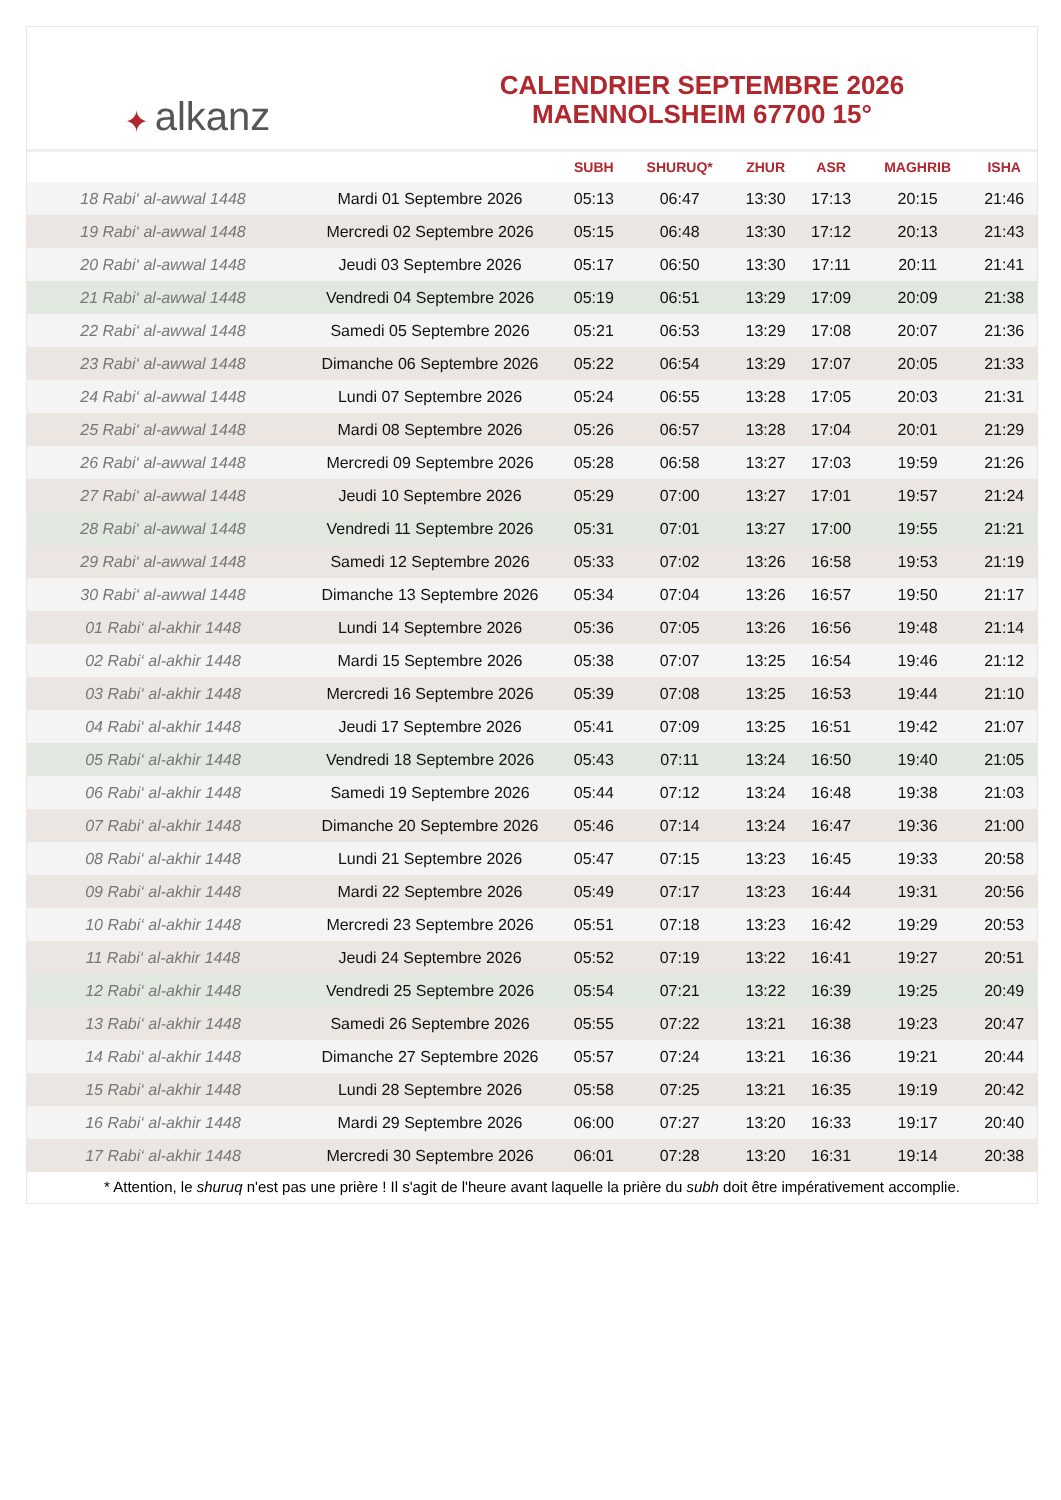✦ alkanz
CALENDRIER SEPTEMBRE 2026
MAENNOLSHEIM 67700 15°
| | | SUBH | SHURUQ* | ZHUR | ASR | MAGHRIB | ISHA |
| --- | --- | --- | --- | --- | --- | --- | --- |
| 18 Rabi‘ al-awwal 1448 | Mardi 01 Septembre 2026 | 05:13 | 06:47 | 13:30 | 17:13 | 20:15 | 21:46 |
| 19 Rabi‘ al-awwal 1448 | Mercredi 02 Septembre 2026 | 05:15 | 06:48 | 13:30 | 17:12 | 20:13 | 21:43 |
| 20 Rabi‘ al-awwal 1448 | Jeudi 03 Septembre 2026 | 05:17 | 06:50 | 13:30 | 17:11 | 20:11 | 21:41 |
| 21 Rabi‘ al-awwal 1448 | Vendredi 04 Septembre 2026 | 05:19 | 06:51 | 13:29 | 17:09 | 20:09 | 21:38 |
| 22 Rabi‘ al-awwal 1448 | Samedi 05 Septembre 2026 | 05:21 | 06:53 | 13:29 | 17:08 | 20:07 | 21:36 |
| 23 Rabi‘ al-awwal 1448 | Dimanche 06 Septembre 2026 | 05:22 | 06:54 | 13:29 | 17:07 | 20:05 | 21:33 |
| 24 Rabi‘ al-awwal 1448 | Lundi 07 Septembre 2026 | 05:24 | 06:55 | 13:28 | 17:05 | 20:03 | 21:31 |
| 25 Rabi‘ al-awwal 1448 | Mardi 08 Septembre 2026 | 05:26 | 06:57 | 13:28 | 17:04 | 20:01 | 21:29 |
| 26 Rabi‘ al-awwal 1448 | Mercredi 09 Septembre 2026 | 05:28 | 06:58 | 13:27 | 17:03 | 19:59 | 21:26 |
| 27 Rabi‘ al-awwal 1448 | Jeudi 10 Septembre 2026 | 05:29 | 07:00 | 13:27 | 17:01 | 19:57 | 21:24 |
| 28 Rabi‘ al-awwal 1448 | Vendredi 11 Septembre 2026 | 05:31 | 07:01 | 13:27 | 17:00 | 19:55 | 21:21 |
| 29 Rabi‘ al-awwal 1448 | Samedi 12 Septembre 2026 | 05:33 | 07:02 | 13:26 | 16:58 | 19:53 | 21:19 |
| 30 Rabi‘ al-awwal 1448 | Dimanche 13 Septembre 2026 | 05:34 | 07:04 | 13:26 | 16:57 | 19:50 | 21:17 |
| 01 Rabi‘ al-akhir 1448 | Lundi 14 Septembre 2026 | 05:36 | 07:05 | 13:26 | 16:56 | 19:48 | 21:14 |
| 02 Rabi‘ al-akhir 1448 | Mardi 15 Septembre 2026 | 05:38 | 07:07 | 13:25 | 16:54 | 19:46 | 21:12 |
| 03 Rabi‘ al-akhir 1448 | Mercredi 16 Septembre 2026 | 05:39 | 07:08 | 13:25 | 16:53 | 19:44 | 21:10 |
| 04 Rabi‘ al-akhir 1448 | Jeudi 17 Septembre 2026 | 05:41 | 07:09 | 13:25 | 16:51 | 19:42 | 21:07 |
| 05 Rabi‘ al-akhir 1448 | Vendredi 18 Septembre 2026 | 05:43 | 07:11 | 13:24 | 16:50 | 19:40 | 21:05 |
| 06 Rabi‘ al-akhir 1448 | Samedi 19 Septembre 2026 | 05:44 | 07:12 | 13:24 | 16:48 | 19:38 | 21:03 |
| 07 Rabi‘ al-akhir 1448 | Dimanche 20 Septembre 2026 | 05:46 | 07:14 | 13:24 | 16:47 | 19:36 | 21:00 |
| 08 Rabi‘ al-akhir 1448 | Lundi 21 Septembre 2026 | 05:47 | 07:15 | 13:23 | 16:45 | 19:33 | 20:58 |
| 09 Rabi‘ al-akhir 1448 | Mardi 22 Septembre 2026 | 05:49 | 07:17 | 13:23 | 16:44 | 19:31 | 20:56 |
| 10 Rabi‘ al-akhir 1448 | Mercredi 23 Septembre 2026 | 05:51 | 07:18 | 13:23 | 16:42 | 19:29 | 20:53 |
| 11 Rabi‘ al-akhir 1448 | Jeudi 24 Septembre 2026 | 05:52 | 07:19 | 13:22 | 16:41 | 19:27 | 20:51 |
| 12 Rabi‘ al-akhir 1448 | Vendredi 25 Septembre 2026 | 05:54 | 07:21 | 13:22 | 16:39 | 19:25 | 20:49 |
| 13 Rabi‘ al-akhir 1448 | Samedi 26 Septembre 2026 | 05:55 | 07:22 | 13:21 | 16:38 | 19:23 | 20:47 |
| 14 Rabi‘ al-akhir 1448 | Dimanche 27 Septembre 2026 | 05:57 | 07:24 | 13:21 | 16:36 | 19:21 | 20:44 |
| 15 Rabi‘ al-akhir 1448 | Lundi 28 Septembre 2026 | 05:58 | 07:25 | 13:21 | 16:35 | 19:19 | 20:42 |
| 16 Rabi‘ al-akhir 1448 | Mardi 29 Septembre 2026 | 06:00 | 07:27 | 13:20 | 16:33 | 19:17 | 20:40 |
| 17 Rabi‘ al-akhir 1448 | Mercredi 30 Septembre 2026 | 06:01 | 07:28 | 13:20 | 16:31 | 19:14 | 20:38 |
* Attention, le shuruq n'est pas une prière ! Il s'agit de l'heure avant laquelle la prière du subh doit être impérativement accomplie.